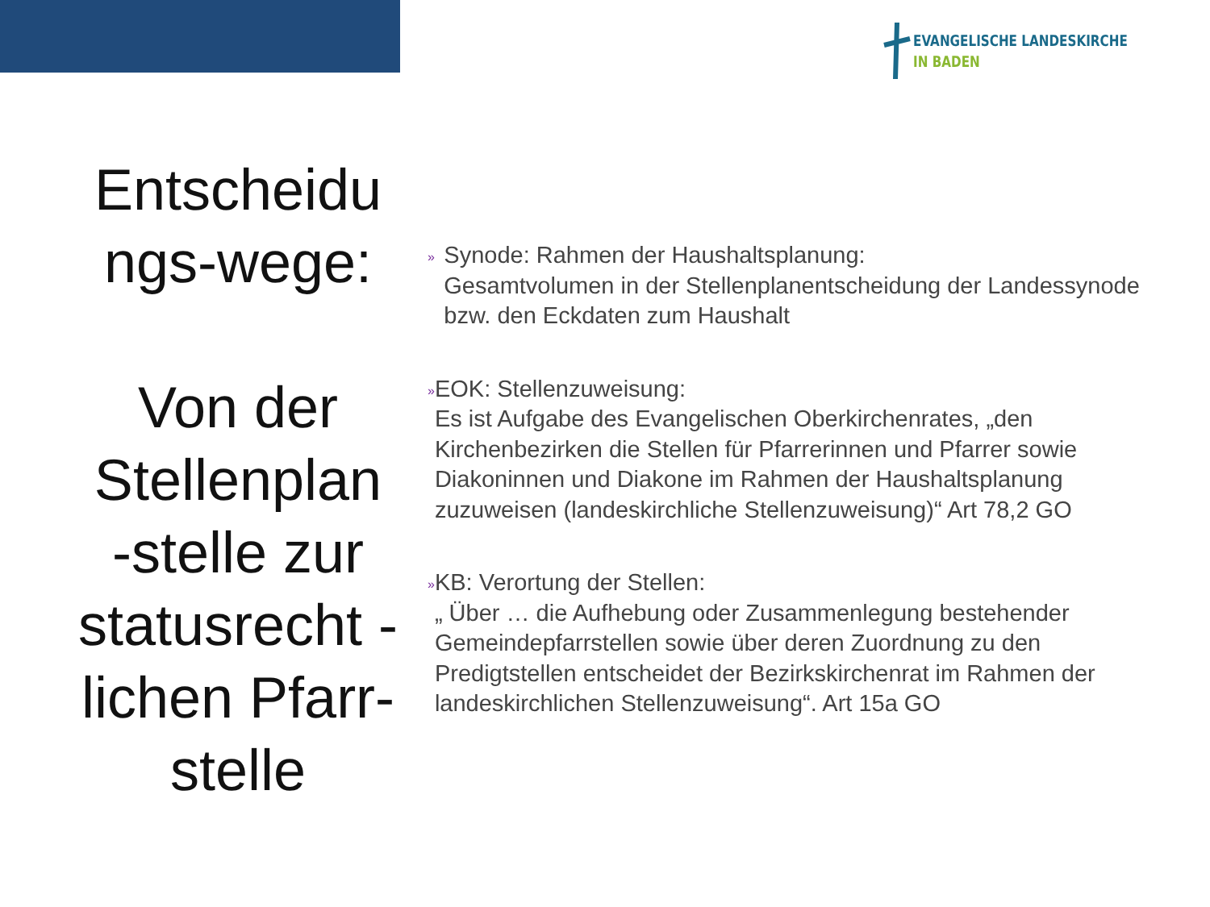EVANGELISCHE LANDESKIRCHE
IN BADEN
Entscheidu ngs-wege:
Von der Stellenplan -stelle zur statusrecht -lichen Pfarr-stelle
»
Synode: Rahmen der Haushaltsplanung:
Gesamtvolumen in der Stellenplanentscheidung der Landessynode bzw. den Eckdaten zum Haushalt
»
EOK: Stellenzuweisung:
Es ist Aufgabe des Evangelischen Oberkirchenrates, „den Kirchenbezirken die Stellen für Pfarrerinnen und Pfarrer sowie Diakoninnen und Diakone im Rahmen der Haushaltsplanung zuzuweisen (landeskirchliche Stellenzuweisung)“ Art 78,2 GO
»
KB: Verortung der Stellen:
„ Über … die Aufhebung oder Zusammenlegung bestehender Gemeindepfarrstellen sowie über deren Zuordnung zu den Predigtstellen entscheidet der Bezirkskirchenrat im Rahmen der landeskirchlichen Stellenzuweisung“. Art 15a GO